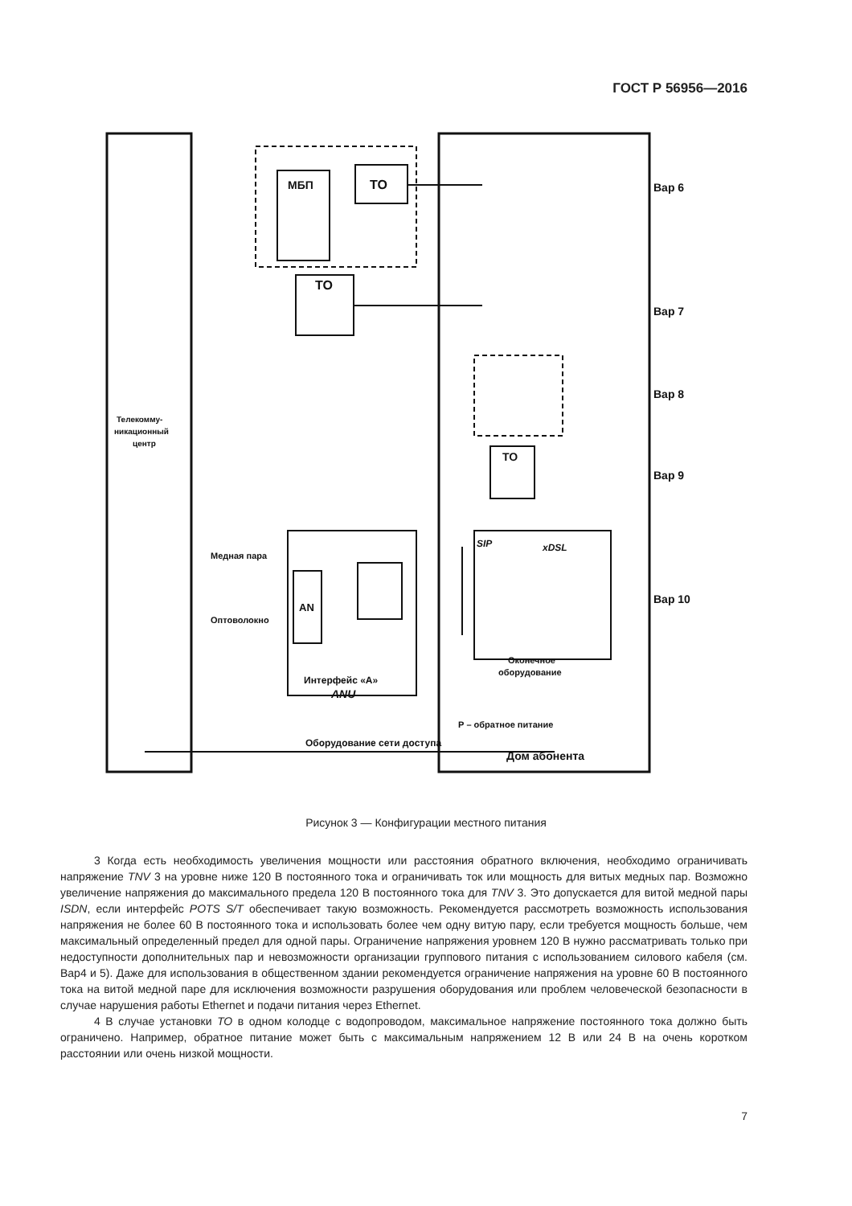ГОСТ Р 56956—2016
МБП
ТО
ТО
ТО
AN
Вар 6
Вар 7
Вар 8
Вар 9
Вар 10
Телекомму-
никационный
центр
Медная пара
Оптоволокно
Интерфейс «А»
ANU
SIP
xDSL
Оконечное
оборудование
Р – обратное питание
Дом абонента
Оборудование сети доступа
Рисунок 3 — Конфигурации местного питания
3 Когда есть необходимость увеличения мощности или расстояния обратного включения, необходимо ограничивать напряжение TNV 3 на уровне ниже 120 В постоянного тока и ограничивать ток или мощность для витых медных пар. Возможно увеличение напряжения до максимального предела 120 В постоянного тока для TNV 3. Это допускается для витой медной пары ISDN, если интерфейс POTS S/T обеспечивает такую возможность. Рекомендуется рассмотреть возможность использования напряжения не более 60 В постоянного тока и использовать более чем одну витую пару, если требуется мощность больше, чем максимальный определенный предел для одной пары. Ограничение напряжения уровнем 120 В нужно рассматривать только при недоступности дополнительных пар и невозможности организации группового питания с использованием силового кабеля (см. Вар4 и 5). Даже для использования в общественном здании рекомендуется ограничение напряжения на уровне 60 В постоянного тока на витой медной паре для исключения возможности разрушения оборудования или проблем человеческой безопасности в случае нарушения работы Ethernet и подачи питания через Ethernet.
4 В случае установки ТО в одном колодце с водопроводом, максимальное напряжение постоянного тока должно быть ограничено. Например, обратное питание может быть с максимальным напряжением 12 В или 24 В на очень коротком расстоянии или очень низкой мощности.
7